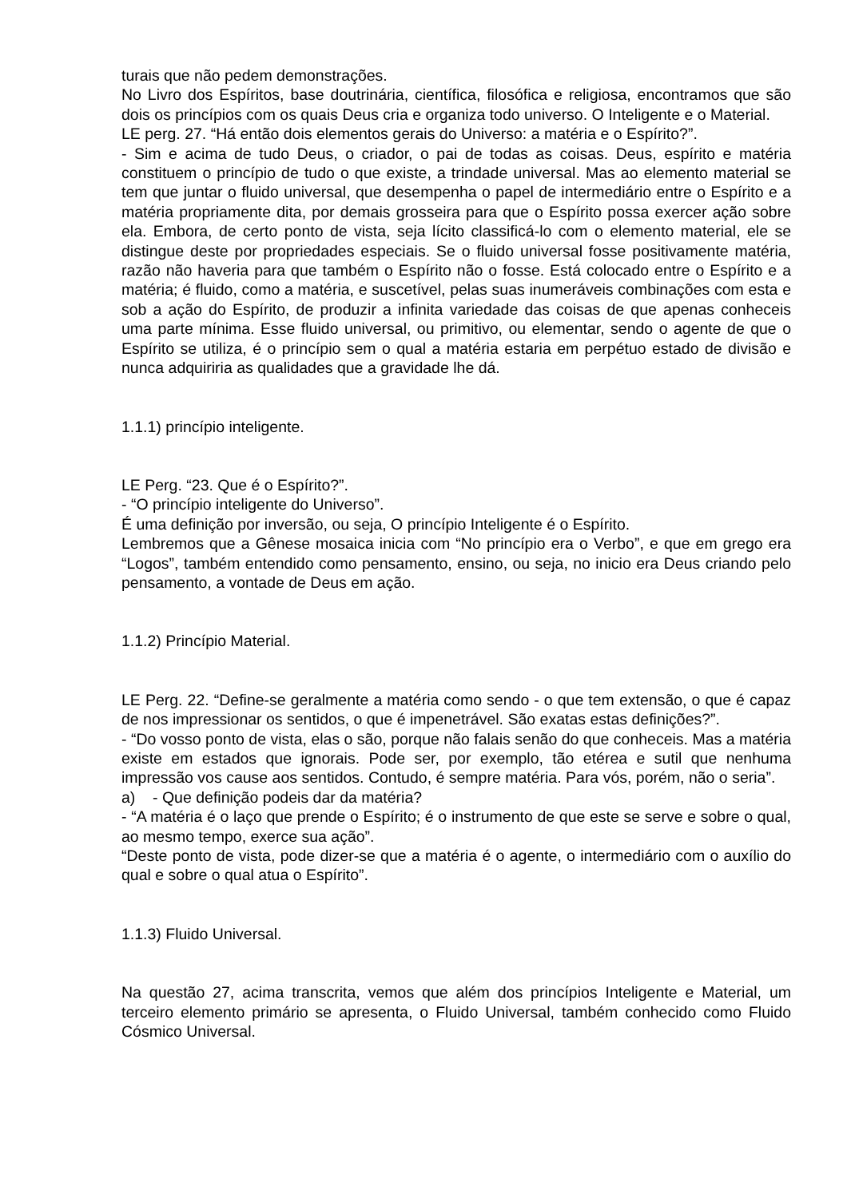turais que não pedem demonstrações.
No Livro dos Espíritos, base doutrinária, científica, filosófica e religiosa, encontramos que são dois os princípios com os quais Deus cria e organiza todo universo. O Inteligente e o Material.
LE perg. 27. “Há então dois elementos gerais do Universo: a matéria e o Espírito?”.
- Sim e acima de tudo Deus, o criador, o pai de todas as coisas. Deus, espírito e matéria constituem o princípio de tudo o que existe, a trindade universal. Mas ao elemento material se tem que juntar o fluido universal, que desempenha o papel de intermediário entre o Espírito e a matéria propriamente dita, por demais grosseira para que o Espírito possa exercer ação sobre ela. Embora, de certo ponto de vista, seja lícito classificá-lo com o elemento material, ele se distingue deste por propriedades especiais. Se o fluido universal fosse positivamente matéria, razão não haveria para que também o Espírito não o fosse. Está colocado entre o Espírito e a matéria; é fluido, como a matéria, e suscetível, pelas suas inumeráveis combinações com esta e sob a ação do Espírito, de produzir a infinita variedade das coisas de que apenas conheceis uma parte mínima. Esse fluido universal, ou primitivo, ou elementar, sendo o agente de que o Espírito se utiliza, é o princípio sem o qual a matéria estaria em perpétuo estado de divisão e nunca adquiriria as qualidades que a gravidade lhe dá.
1.1.1) princípio inteligente.
LE Perg. “23. Que é o Espírito?”.
- “O princípio inteligente do Universo”.
É uma definição por inversão, ou seja, O princípio Inteligente é o Espírito.
Lembremos que a Gênese mosaica inicia com “No princípio era o Verbo”, e que em grego era “Logos”, também entendido como pensamento, ensino, ou seja, no inicio era Deus criando pelo pensamento, a vontade de Deus em ação.
1.1.2) Princípio Material.
LE Perg. 22. “Define-se geralmente a matéria como sendo - o que tem extensão, o que é capaz de nos impressionar os sentidos, o que é impenetrável. São exatas estas definições?”.
- “Do vosso ponto de vista, elas o são, porque não falais senão do que conheceis. Mas a matéria existe em estados que ignorais. Pode ser, por exemplo, tão etérea e sutil que nenhuma impressão vos cause aos sentidos. Contudo, é sempre matéria. Para vós, porém, não o seria”.
a) - Que definição podeis dar da matéria?
- “A matéria é o laço que prende o Espírito; é o instrumento de que este se serve e sobre o qual, ao mesmo tempo, exerce sua ação”.
“Deste ponto de vista, pode dizer-se que a matéria é o agente, o intermediário com o auxílio do qual e sobre o qual atua o Espírito”.
1.1.3) Fluido Universal.
Na questão 27, acima transcrita, vemos que além dos princípios Inteligente e Material, um terceiro elemento primário se apresenta, o Fluido Universal, também conhecido como Fluido Cósmico Universal.